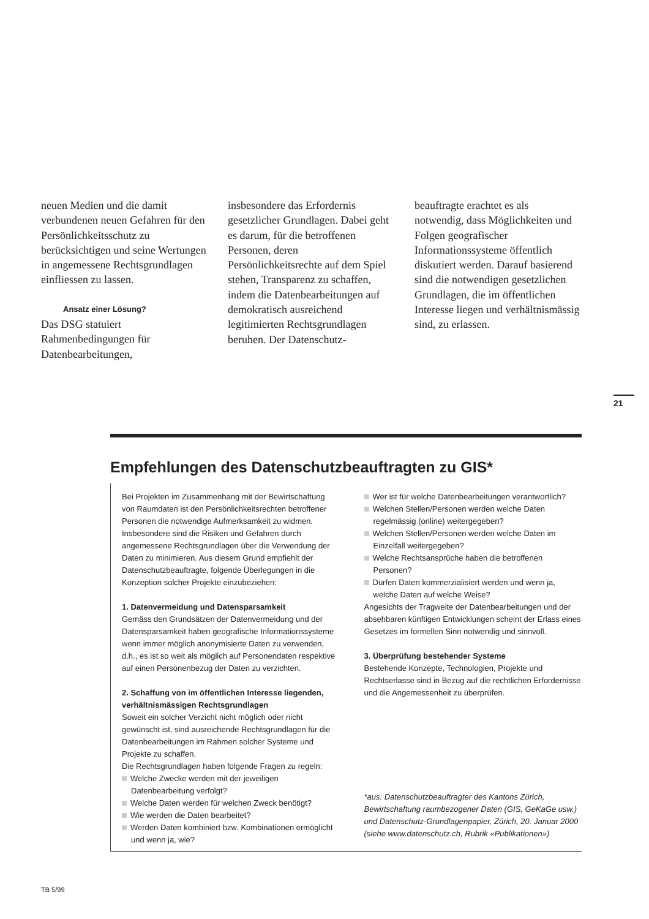neuen Medien und die damit verbundenen neuen Gefahren für den Persönlichkeitsschutz zu berücksichtigen und seine Wertungen in angemessene Rechtsgrundlagen einfliessen zu lassen.
Ansatz einer Lösung?
Das DSG statuiert Rahmenbedingungen für Datenbearbeitungen,
insbesondere das Erfordernis gesetzlicher Grundlagen. Dabei geht es darum, für die betroffenen Personen, deren Persönlichkeitsrechte auf dem Spiel stehen, Transparenz zu schaffen, indem die Datenbearbeitungen auf demokratisch ausreichend legitimierten Rechtsgrundlagen beruhen. Der Datenschutz-
beauftragte erachtet es als notwendig, dass Möglichkeiten und Folgen geografischer Informationssysteme öffentlich diskutiert werden. Darauf basierend sind die notwendigen gesetzlichen Grundlagen, die im öffentlichen Interesse liegen und verhältnismässig sind, zu erlassen.
21
Empfehlungen des Datenschutzbeauftragten zu GIS*
Bei Projekten im Zusammenhang mit der Bewirtschaftung von Raumdaten ist den Persönlichkeitsrechten betroffener Personen die notwendige Aufmerksamkeit zu widmen. Insbesondere sind die Risiken und Gefahren durch angemessene Rechtsgrundlagen über die Verwendung der Daten zu minimieren. Aus diesem Grund empfiehlt der Datenschutzbeauftragte, folgende Überlegungen in die Konzeption solcher Projekte einzubeziehen:
1. Datenvermeidung und Datensparsamkeit
Gemäss den Grundsätzen der Datenvermeidung und der Datensparsamkeit haben geografische Informationssysteme wenn immer möglich anonymisierte Daten zu verwenden, d.h., es ist so weit als möglich auf Personendaten respektive auf einen Personenbezug der Daten zu verzichten.
2. Schaffung von im öffentlichen Interesse liegenden, verhältnismässigen Rechtsgrundlagen
Soweit ein solcher Verzicht nicht möglich oder nicht gewünscht ist, sind ausreichende Rechtsgrundlagen für die Datenbearbeitungen im Rahmen solcher Systeme und Projekte zu schaffen.
Die Rechtsgrundlagen haben folgende Fragen zu regeln:
Welche Zwecke werden mit der jeweiligen Datenbearbeitung verfolgt?
Welche Daten werden für welchen Zweck benötigt?
Wie werden die Daten bearbeitet?
Werden Daten kombiniert bzw. Kombinationen ermöglicht und wenn ja, wie?
Wer ist für welche Datenbearbeitungen verantwortlich?
Welchen Stellen/Personen werden welche Daten regelmässig (online) weitergegeben?
Welchen Stellen/Personen werden welche Daten im Einzelfall weitergegeben?
Welche Rechtsansprüche haben die betroffenen Personen?
Dürfen Daten kommerzialisiert werden und wenn ja, welche Daten auf welche Weise?
Angesichts der Tragweite der Datenbearbeitungen und der absehbaren künftigen Entwicklungen scheint der Erlass eines Gesetzes im formellen Sinn notwendig und sinnvoll.
3. Überprüfung bestehender Systeme
Bestehende Konzepte, Technologien, Projekte und Rechtserlasse sind in Bezug auf die rechtlichen Erfordernisse und die Angemessenheit zu überprüfen.
*aus: Datenschutzbeauftragter des Kantons Zürich, Bewirtschaftung raumbezogener Daten (GIS, GeKaGe usw.) und Datenschutz-Grundlagenpapier, Zürich, 20. Januar 2000 (siehe www.datenschutz.ch, Rubrik «Publikationen»)
TB 5/99